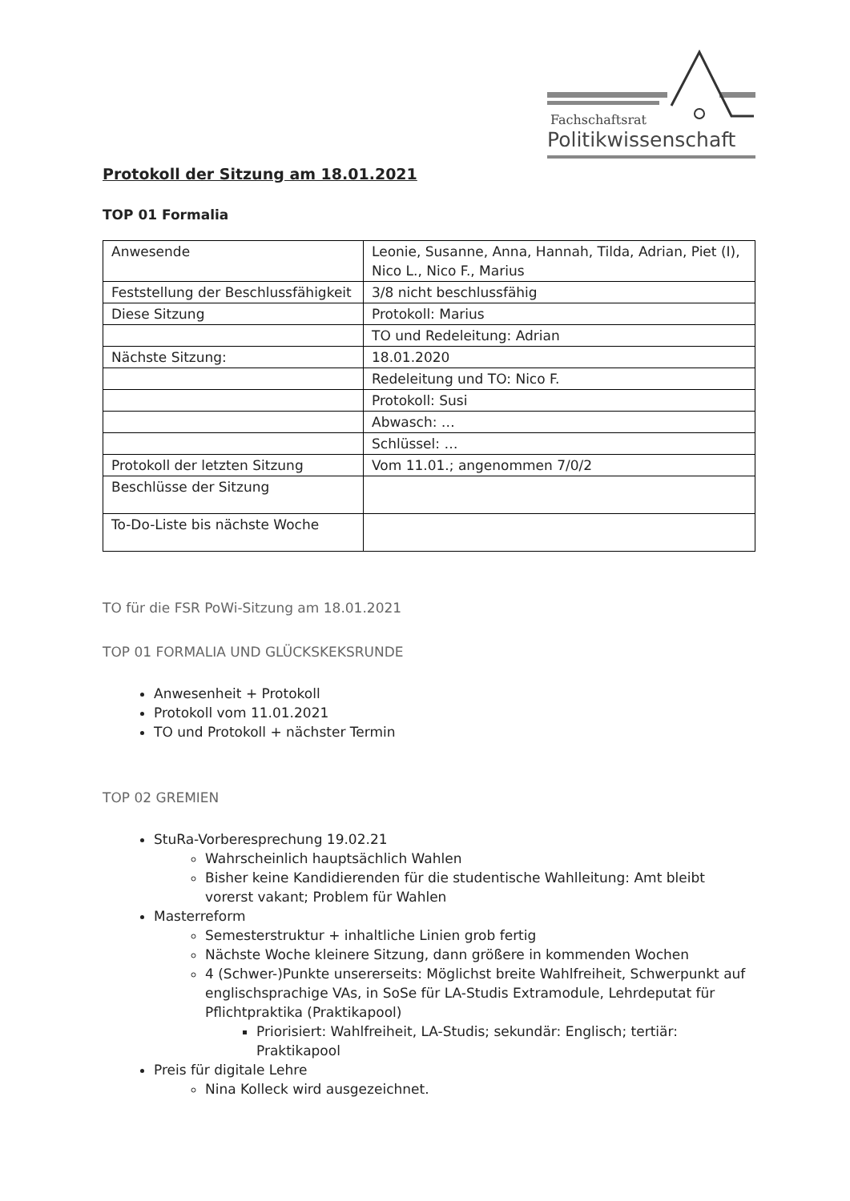Fachschaftsrat
Politikwissenschaft
Protokoll der Sitzung am 18.01.2021
TOP 01 Formalia
| Anwesende | Leonie, Susanne, Anna, Hannah, Tilda, Adrian, Piet (I), Nico L., Nico F., Marius |
| Feststellung der Beschlussfähigkeit | 3/8 nicht beschlussfähig |
| Diese Sitzung | Protokoll: Marius |
| | TO und Redeleitung: Adrian |
| Nächste Sitzung: | 18.01.2020 |
| | Redeleitung und TO: Nico F. |
| | Protokoll: Susi |
| | Abwasch: … |
| | Schlüssel: … |
| Protokoll der letzten Sitzung | Vom 11.01.; angenommen 7/0/2 |
| Beschlüsse der Sitzung | |
| To-Do-Liste bis nächste Woche | |
TO für die FSR PoWi-Sitzung am 18.01.2021
TOP 01 FORMALIA UND GLÜCKSKEKSRUNDE
Anwesenheit + Protokoll
Protokoll vom 11.01.2021
TO und Protokoll + nächster Termin
TOP 02 GREMIEN
StuRa-Vorberesprechung 19.02.21
Wahrscheinlich hauptsächlich Wahlen
Bisher keine Kandidierenden für die studentische Wahlleitung: Amt bleibt vorerst vakant; Problem für Wahlen
Masterreform
Semesterstruktur + inhaltliche Linien grob fertig
Nächste Woche kleinere Sitzung, dann größere in kommenden Wochen
4 (Schwer-)Punkte unsererseits: Möglichst breite Wahlfreiheit, Schwerpunkt auf englischsprachige VAs, in SoSe für LA-Studis Extramodule, Lehrdeputat für Pflichtpraktika (Praktikapool)
Priorisiert: Wahlfreiheit, LA-Studis; sekundär: Englisch; tertiär: Praktikapool
Preis für digitale Lehre
Nina Kolleck wird ausgezeichnet.